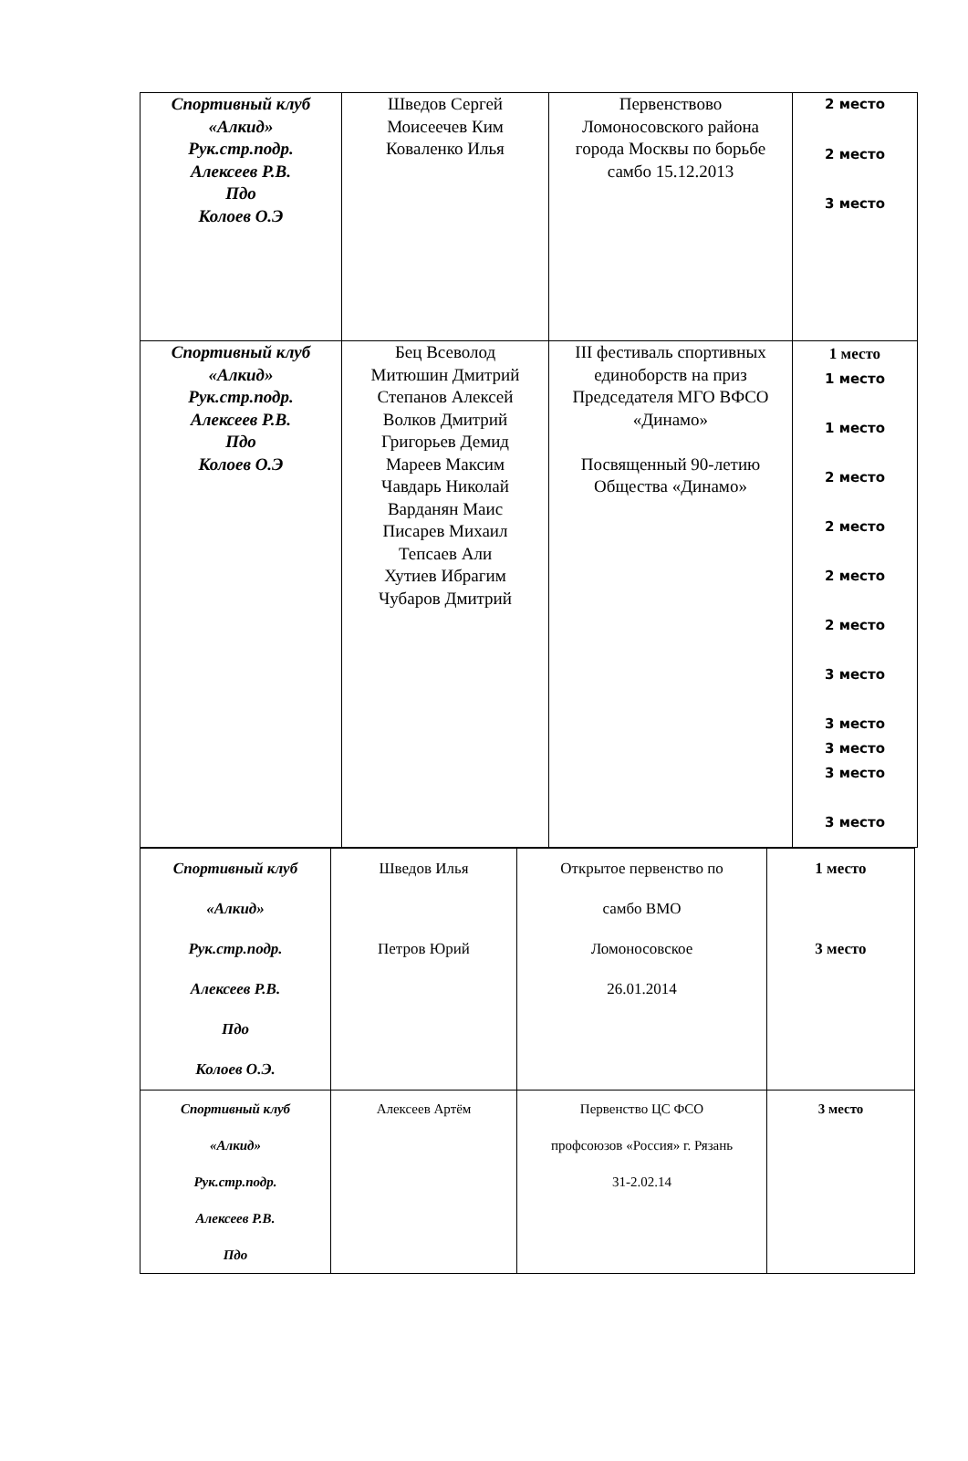| Спортивный клуб «Алкид» Рук.стр.подр. Алексеев Р.В. Пдо Колоев О.Э | Шведов Сергей Моисеечев Ким Коваленко Илья | Первенствово Ломоносовского района города Москвы по борьбе самбо 15.12.2013 | 2 место 2 место 3 место |
| Спортивный клуб «Алкид» Рук.стр.подр. Алексеев Р.В. Пдо Колоев О.Э | Бец Всеволод Митюшин Дмитрий Степанов Алексей Волков Дмитрий Григорьев Демид Мареев Максим Чавдарь Николай Варданян Маис Писарев Михаил Тепсаев Али Хутиев Ибрагим Чубаров Дмитрий | III фестиваль спортивных единоборств на приз Председателя МГО ВФСО «Динамо» Посвященный 90-летию Общества «Динамо» | 1 место 1 место 1 место 2 место 2 место 2 место 2 место 3 место 3 место 3 место 3 место 3 место |
| Спортивный клуб «Алкид» Рук.стр.подр. Алексеев Р.В. Пдо Колоев О.Э. | Шведов Илья Петров Юрий | Открытое первенство по самбо ВМО Ломоносовское 26.01.2014 | 1 место 3 место |
| Спортивный клуб «Алкид» Рук.стр.подр. Алексеев Р.В. Пдо | Алексеев Артём | Первенство ЦС ФСО профсоюзов «Россия» г. Рязань 31-2.02.14 | 3 место |